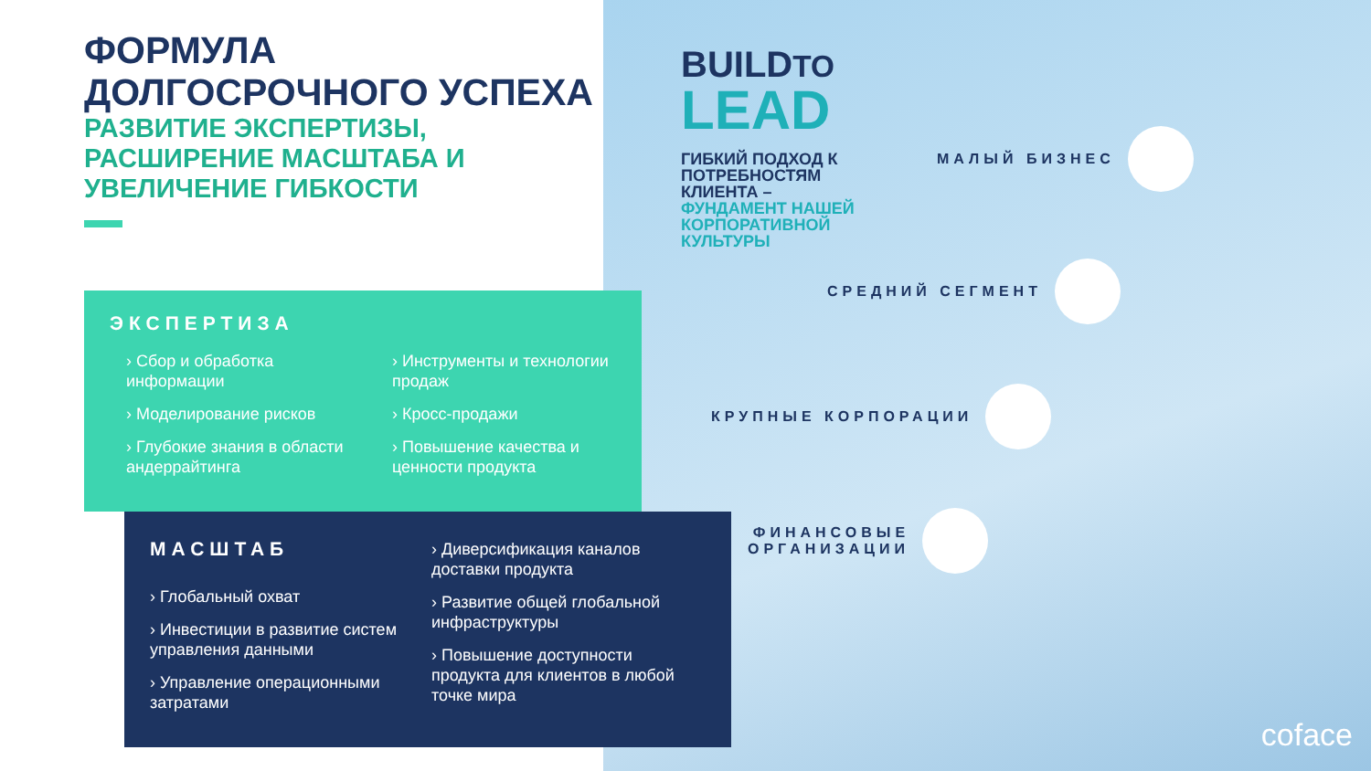ФОРМУЛА ДОЛГОСРОЧНОГО УСПЕХА
РАЗВИТИЕ ЭКСПЕРТИЗЫ, РАСШИРЕНИЕ МАСШТАБА И УВЕЛИЧЕНИЕ ГИБКОСТИ
ЭКСПЕРТИЗА
› Сбор и обработка информации
› Моделирование рисков
› Глубокие знания в области андеррайтинга
› Инструменты и технологии продаж
› Кросс-продажи
› Повышение качества и ценности продукта
МАСШТАБ
› Глобальный охват
› Инвестиции в развитие систем управления данными
› Управление операционными затратами
› Диверсификация каналов доставки продукта
› Развитие общей глобальной инфраструктуры
› Повышение доступности продукта для клиентов в любой точке мира
BUILDTO
LEAD
ГИБКИЙ ПОДХОД К ПОТРЕБНОСТЯМ КЛИЕНТА –
ФУНДАМЕНТ НАШЕЙ КОРПОРАТИВНОЙ КУЛЬТУРЫ
МАЛЫЙ БИЗНЕС
СРЕДНИЙ СЕГМЕНТ
КРУПНЫЕ КОРПОРАЦИИ
ФИНАНСОВЫЕ
ОРГАНИЗАЦИИ
coface